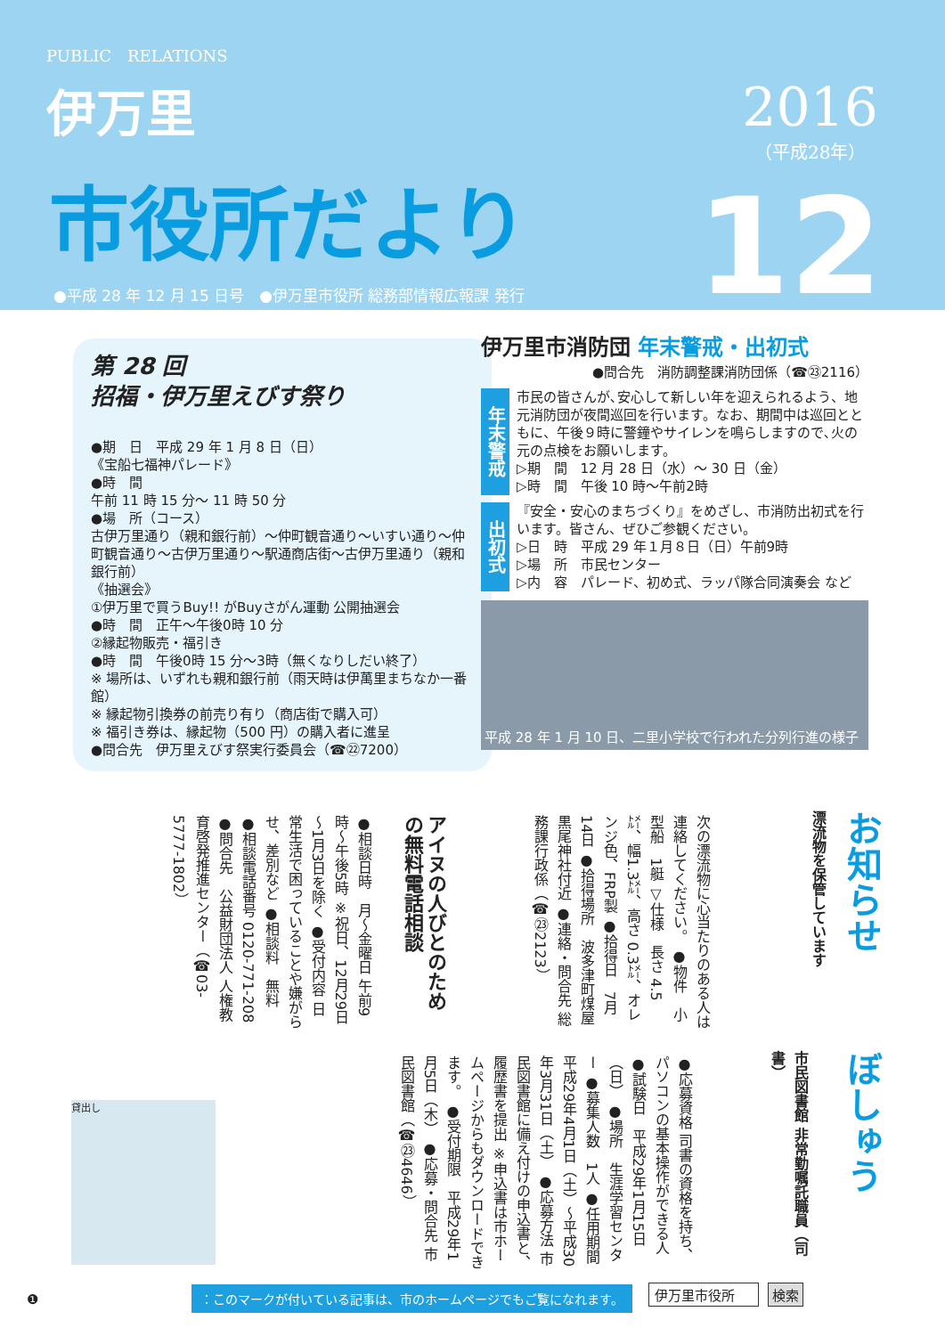PUBLIC　RELATIONS
伊万里
市役所だより
2016
（平成28年）
12
●平成 28 年 12 月 15 日号　●伊万里市役所 総務部情報広報課 発行
第 28 回
招福・伊万里えびす祭り
●期　日　平成 29 年 1 月 8 日（日）
《宝船七福神パレード》
●時　間
午前 11 時 15 分～ 11 時 50 分
●場　所（コース）
古伊万里通り（親和銀行前）～仲町観音通り～いすい通り～仲町観音通り～古伊万里通り～駅通商店街～古伊万里通り（親和銀行前）
《抽選会》
①伊万里で買うBuy!! がBuyさがん運動 公開抽選会
●時　間　正午～午後0時 10 分
②縁起物販売・福引き
●時　間　午後0時 15 分～3時（無くなりしだい終了）
※ 場所は、いずれも親和銀行前（雨天時は伊萬里まちなか一番館）
※ 縁起物引換券の前売り有り（商店街で購入可）
※ 福引き券は、縁起物（500 円）の購入者に進呈
●問合先　伊万里えびす祭実行委員会（☎㉒7200）
伊万里市消防団 年末警戒・出初式
●問合先　消防調整課消防団係（☎㉓2116）
年末警戒
市民の皆さんが､安心して新しい年を迎えられるよう、地元消防団が夜間巡回を行います。なお、期間中は巡回とともに、午後９時に警鐘やサイレンを鳴らしますので､火の元の点検をお願いします。
▷期　間　12 月 28 日（水）～ 30 日（金）
▷時　間　午後 10 時～午前2時
出初式
『安全・安心のまちづくり』をめざし、市消防出初式を行います。皆さん、ぜひご参観ください。
▷日　時　平成 29 年１月８日（日）午前9時
▷場　所　市民センター
▷内　容　パレード、初め式、ラッパ隊合同演奏会 など
平成 28 年 1 月 10 日、二里小学校で行われた分列行進の様子
お知らせ
漂流物を保管しています
次の漂流物に心当たりのある人は連絡してください。 ●物件　小型船　1艇 ▽仕様　長さ 4.5㍍、幅1.3㍍、高さ 0.3㍍、オレンジ色、FRP製 ●拾得日　7月14日 ●拾得場所　波多津町煤屋 黒尾神社付近 ●連絡・問合先 総務課行政係（☎㉓2123）
アイヌの人びとのための無料電話相談
●相談日時　月～金曜日 午前9時～午後5時 ※祝日、12月29日～1月3日を除く ●受付内容 日常生活で困っていることや嫌がらせ、差別など ●相談料　無料 ●相談電話番号 0120-771-208 ●問合先　公益財団法人 人権教育啓発推進センター（☎03-5777-1802）
ぼしゅう
市民図書館 非常勤嘱託職員（司書）
●応募資格 司書の資格を持ち、パソコンの基本操作ができる人 ●試験日　平成29年1月15日（日） ●場所　生涯学習センター ●募集人数　1人 ●任用期間　平成29年4月1日（土）～平成30年3月31日（土） ●応募方法 市民図書館に備え付けの申込書と、履歴書を提出 ※申込書は市ホームページからもダウンロードできます。 ●受付期限　平成29年1月5日（木） ●応募・問合先 市民図書館（☎㉓4646）
貸出し
❶
：このマークが付いている記事は、市のホームページでもご覧になれます。
伊万里市役所 検索